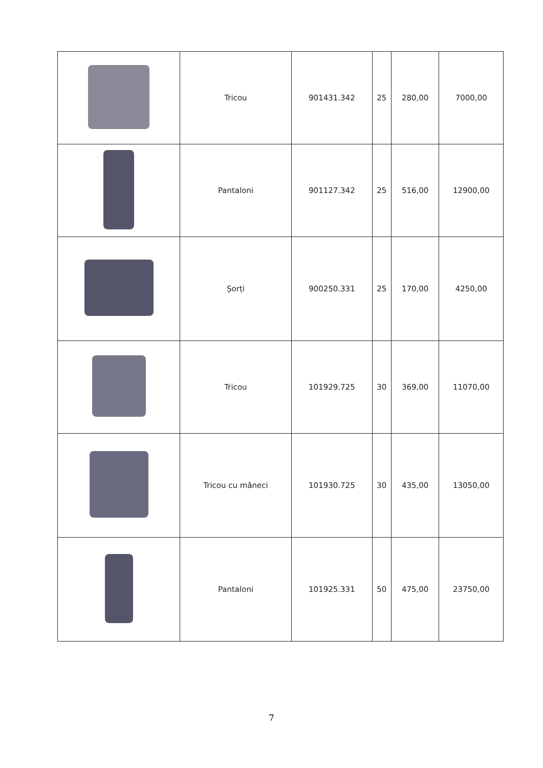| | Tricou | 901431.342 | 25 | 280,00 | 7000,00 |
| | Pantaloni | 901127.342 | 25 | 516,00 | 12900,00 |
| | Șorți | 900250.331 | 25 | 170,00 | 4250,00 |
| | Tricou | 101929.725 | 30 | 369,00 | 11070,00 |
| | Tricou cu mâneci | 101930.725 | 30 | 435,00 | 13050,00 |
| | Pantaloni | 101925.331 | 50 | 475,00 | 23750,00 |
7